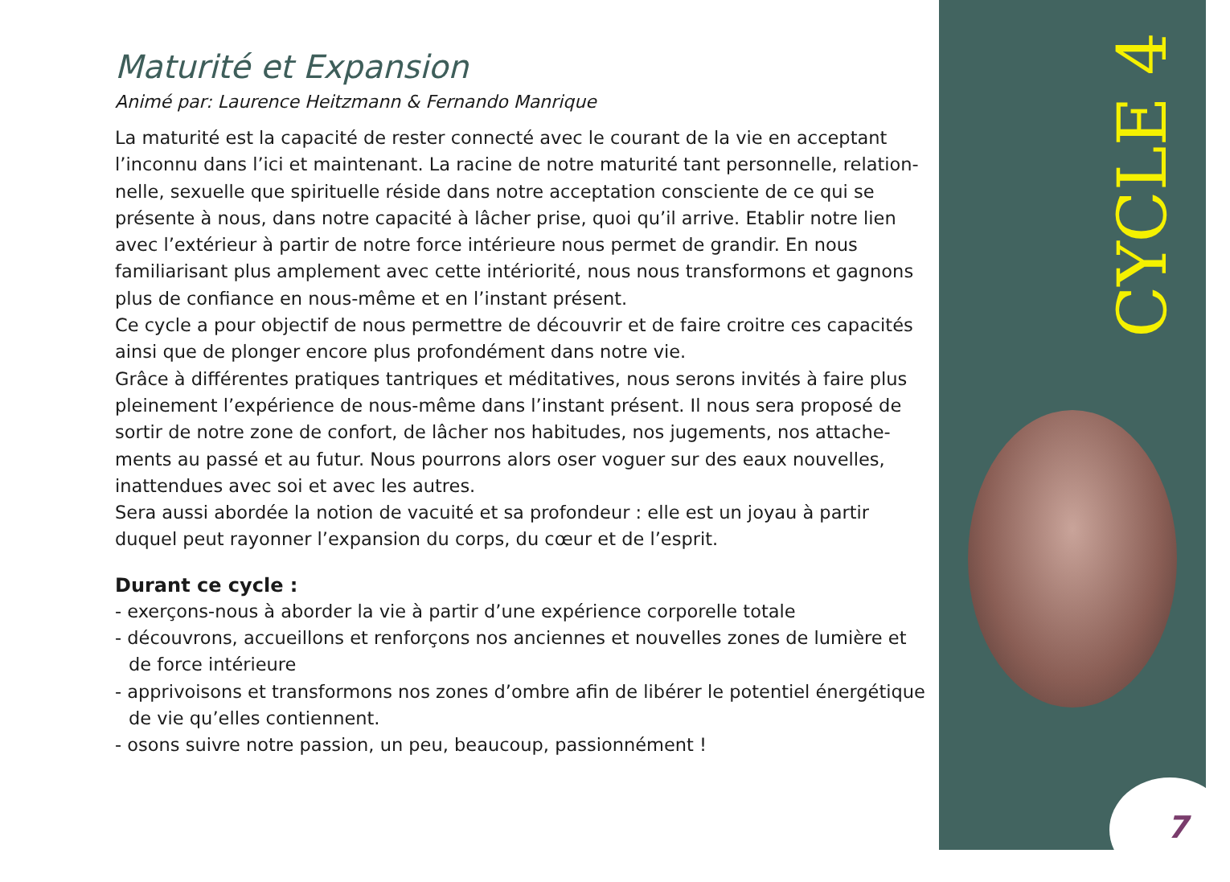Maturité et Expansion
Animé par: Laurence Heitzmann & Fernando Manrique
La maturité est la capacité de rester connecté avec le courant de la vie en acceptant l’inconnu dans l’ici et maintenant. La racine de notre maturité tant personnelle, relation­nelle, sexuelle que spirituelle réside dans notre acceptation consciente de ce qui se présente à nous, dans notre capacité à lâcher prise, quoi qu’il arrive. Etablir notre lien avec l’extérieur à partir de notre force intérieure nous permet de grandir. En nous familiarisant plus amplement avec cette intériorité, nous nous transformons et gagnons plus de confiance en nous-même et en l’instant présent.
Ce cycle a pour objectif de nous permettre de découvrir et de faire croitre ces capacités ainsi que de plonger encore plus profondément dans notre vie.
Grâce à différentes pratiques tantriques et méditatives, nous serons invités à faire plus pleinement l’expérience de nous-même dans l’instant présent. Il nous sera proposé de sortir de notre zone de confort, de lâcher nos habitudes, nos jugements, nos attache­ments au passé et au futur. Nous pourrons alors oser voguer sur des eaux nouvelles, inattendues avec soi et avec les autres.
Sera aussi abordée la notion de vacuité et sa profondeur : elle est un joyau à partir duquel peut rayonner l’expansion du corps, du cœur et de l’esprit.
Durant ce cycle :
- exerçons-nous à aborder la vie à partir d’une expérience corporelle totale
- découvrons, accueillons et renforçons nos anciennes et nouvelles zones de lumière et de force intérieure
- apprivoisons et transformons nos zones d’ombre afin de libérer le potentiel énergé­tique de vie qu’elles contiennent.
- osons suivre notre passion, un peu, beaucoup, passionnément !
CYCLE 4
7